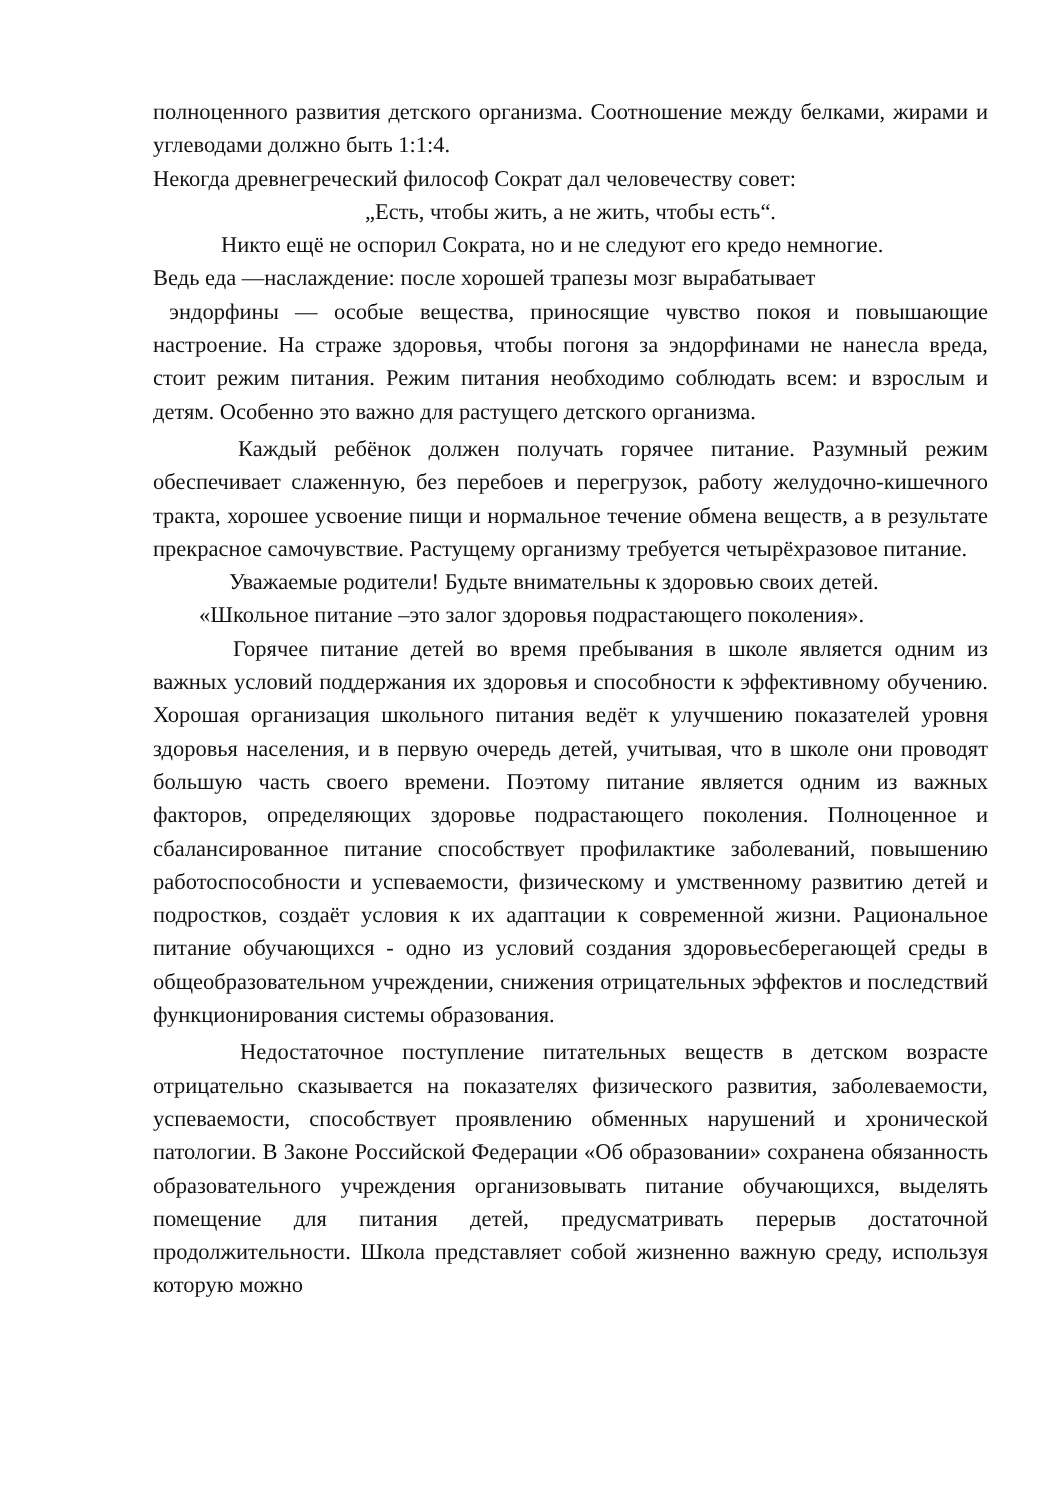полноценного развития детского организма. Соотношение между белками, жирами и углеводами должно быть 1:1:4.
Некогда древнегреческий философ Сократ дал человечеству совет:
„Есть, чтобы жить, а не жить, чтобы есть“.
Никто ещё не оспорил Сократа, но и не следуют его кредо немногие.
Ведь еда —наслаждение: после хорошей трапезы мозг вырабатывает
эндорфины — особые вещества, приносящие чувство покоя и повышающие настроение. На страже здоровья, чтобы погоня за эндорфинами не нанесла вреда, стоит режим питания. Режим питания необходимо соблюдать всем: и взрослым и детям. Особенно это важно для растущего детского организма.
Каждый ребёнок должен получать горячее питание. Разумный режим обеспечивает слаженную, без перебоев и перегрузок, работу желудочно-кишечного тракта, хорошее усвоение пищи и нормальное течение обмена веществ, а в результате прекрасное самочувствие. Растущему организму требуется четырёхразовое питание.
Уважаемые родители! Будьте внимательны к здоровью своих детей.
«Школьное питание –это залог здоровья подрастающего поколения».
Горячее питание детей во время пребывания в школе является одним из важных условий поддержания их здоровья и способности к эффективному обучению. Хорошая организация школьного питания ведёт к улучшению показателей уровня здоровья населения, и в первую очередь детей, учитывая, что в школе они проводят большую часть своего времени. Поэтому питание является одним из важных факторов, определяющих здоровье подрастающего поколения. Полноценное и сбалансированное питание способствует профилактике заболеваний, повышению работоспособности и успеваемости, физическому и умственному развитию детей и подростков, создаёт условия к их адаптации к современной жизни. Рациональное питание обучающихся - одно из условий создания здоровьесберегающей среды в общеобразовательном учреждении, снижения отрицательных эффектов и последствий функционирования системы образования.
Недостаточное поступление питательных веществ в детском возрасте отрицательно сказывается на показателях физического развития, заболеваемости, успеваемости, способствует проявлению обменных нарушений и хронической патологии. В Законе Российской Федерации «Об образовании» сохранена обязанность образовательного учреждения организовывать питание обучающихся, выделять помещение для питания детей, предусматривать перерыв достаточной продолжительности. Школа представляет собой жизненно важную среду, используя которую можно